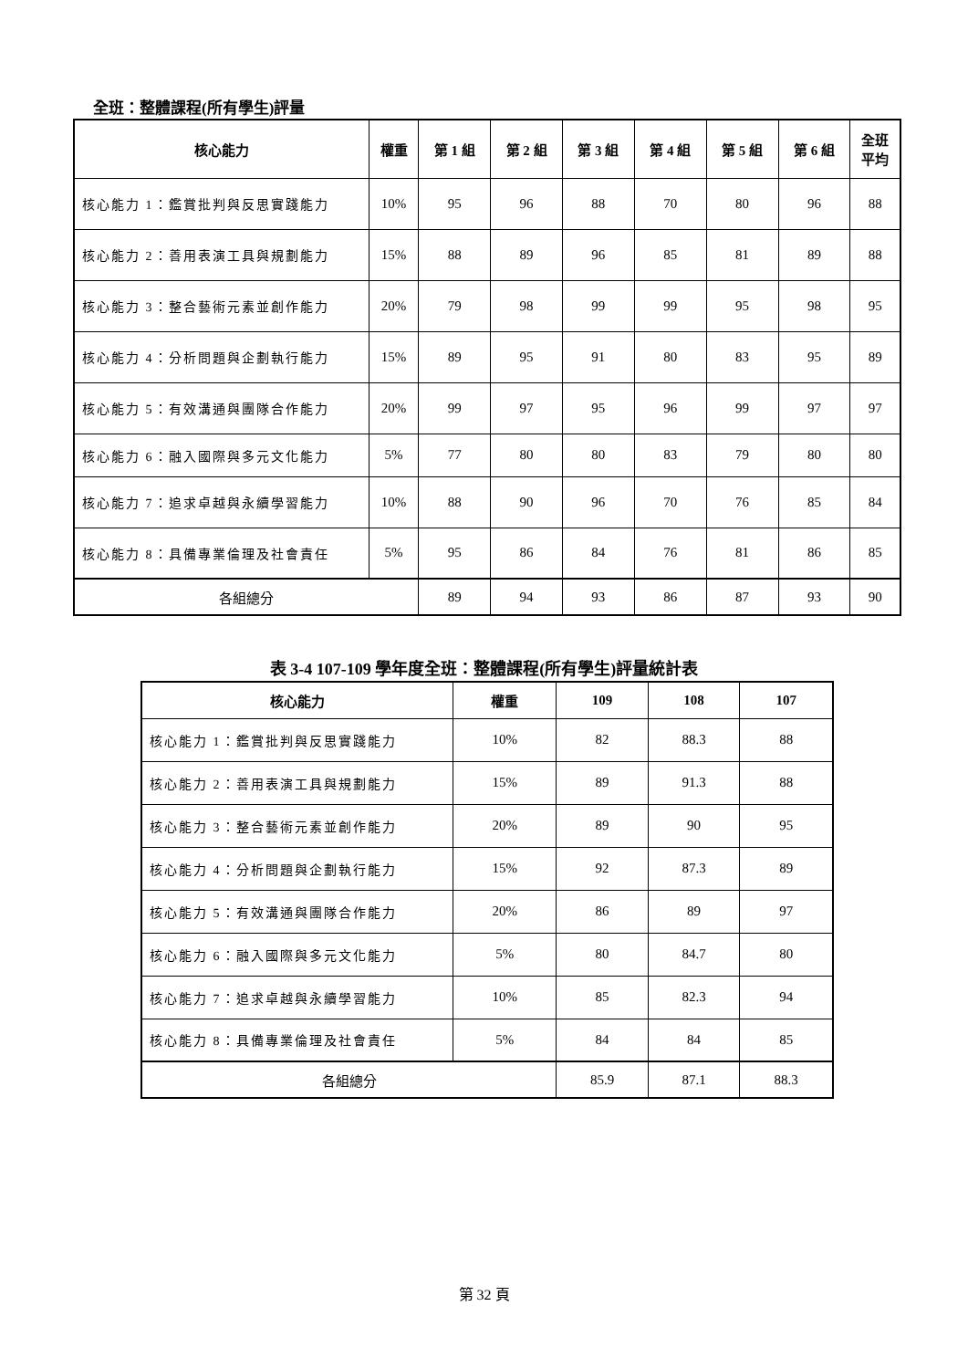全班：整體課程(所有學生)評量
| 核心能力 | 權重 | 第 1 組 | 第 2 組 | 第 3 組 | 第 4 組 | 第 5 組 | 第 6 組 | 全班 平均 |
| --- | --- | --- | --- | --- | --- | --- | --- | --- |
| 核心能力 1：鑑賞批判與反思實踐能力 | 10% | 95 | 96 | 88 | 70 | 80 | 96 | 88 |
| 核心能力 2：善用表演工具與規劃能力 | 15% | 88 | 89 | 96 | 85 | 81 | 89 | 88 |
| 核心能力 3：整合藝術元素並創作能力 | 20% | 79 | 98 | 99 | 99 | 95 | 98 | 95 |
| 核心能力 4：分析問題與企劃執行能力 | 15% | 89 | 95 | 91 | 80 | 83 | 95 | 89 |
| 核心能力 5：有效溝通與團隊合作能力 | 20% | 99 | 97 | 95 | 96 | 99 | 97 | 97 |
| 核心能力 6：融入國際與多元文化能力 | 5% | 77 | 80 | 80 | 83 | 79 | 80 | 80 |
| 核心能力 7：追求卓越與永續學習能力 | 10% | 88 | 90 | 96 | 70 | 76 | 85 | 84 |
| 核心能力 8：具備專業倫理及社會責任 | 5% | 95 | 86 | 84 | 76 | 81 | 86 | 85 |
| 各組總分 | | 89 | 94 | 93 | 86 | 87 | 93 | 90 |
表 3-4 107-109 學年度全班：整體課程(所有學生)評量統計表
| 核心能力 | 權重 | 109 | 108 | 107 |
| --- | --- | --- | --- | --- |
| 核心能力 1：鑑賞批判與反思實踐能力 | 10% | 82 | 88.3 | 88 |
| 核心能力 2：善用表演工具與規劃能力 | 15% | 89 | 91.3 | 88 |
| 核心能力 3：整合藝術元素並創作能力 | 20% | 89 | 90 | 95 |
| 核心能力 4：分析問題與企劃執行能力 | 15% | 92 | 87.3 | 89 |
| 核心能力 5：有效溝通與團隊合作能力 | 20% | 86 | 89 | 97 |
| 核心能力 6：融入國際與多元文化能力 | 5% | 80 | 84.7 | 80 |
| 核心能力 7：追求卓越與永續學習能力 | 10% | 85 | 82.3 | 94 |
| 核心能力 8：具備專業倫理及社會責任 | 5% | 84 | 84 | 85 |
| 各組總分 | | 85.9 | 87.1 | 88.3 |
第 32 頁